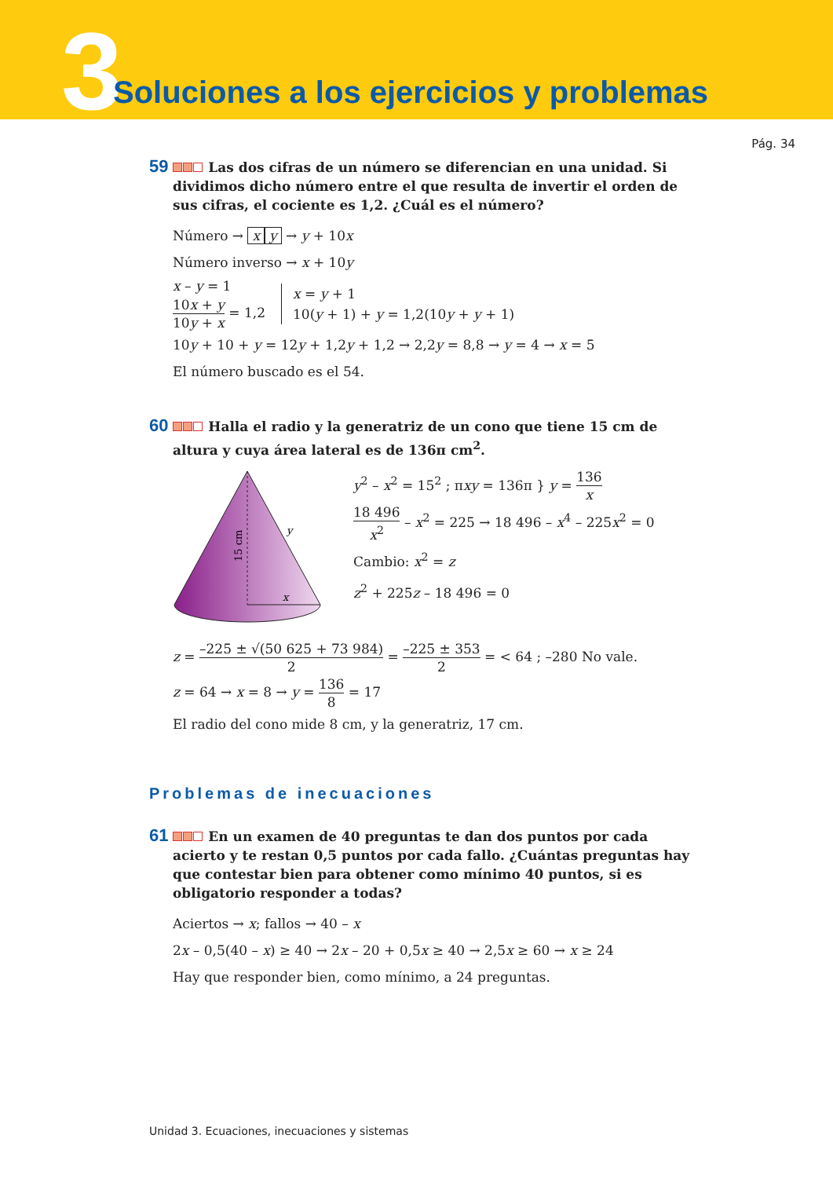3
Soluciones a los ejercicios y problemas
Pág. 34
59 Las dos cifras de un número se diferencian en una unidad. Si dividimos dicho número entre el que resulta de invertir el orden de sus cifras, el cociente es 1,2. ¿Cuál es el número?
Número → x y → y + 10x
Número inverso → x + 10y
x – y = 1
10x + y 10y + x = 1,2
x = y + 1
10(y + 1) + y = 1,2(10y + y + 1)
10y + 10 + y = 12y + 1,2y + 1,2 → 2,2y = 8,8 → y = 4 → x = 5
El número buscado es el 54.
60 Halla el radio y la generatriz de un cono que tiene 15 cm de altura y cuya área lateral es de 136π cm<sup>2</sup>.
x
y
15 cm
y<sup>2</sup> – x<sup>2</sup> = 15<sup>2</sup> ; πxy = 136π } y = 136 x
18 496 x<sup>2</sup> – x<sup>2</sup> = 225 → 18 496 – x<sup>4</sup> – 225x<sup>2</sup> = 0
Cambio: x<sup>2</sup> = z
z<sup>2</sup> + 225z – 18 496 = 0
z = –225 ± √(50 625 + 73 984) 2 = –225 ± 353 2 = < 64 ; –280 No vale.
z = 64 → x = 8 → y = 136 8 = 17
El radio del cono mide 8 cm, y la generatriz, 17 cm.
Problemas de inecuaciones
61 En un examen de 40 preguntas te dan dos puntos por cada acierto y te restan 0,5 puntos por cada fallo. ¿Cuántas preguntas hay que contestar bien para obtener como mínimo 40 puntos, si es obligatorio responder a todas?
Aciertos → x; fallos → 40 – x
2x – 0,5(40 – x) ≥ 40 → 2x – 20 + 0,5x ≥ 40 → 2,5x ≥ 60 → x ≥ 24
Hay que responder bien, como mínimo, a 24 preguntas.
Unidad 3. Ecuaciones, inecuaciones y sistemas